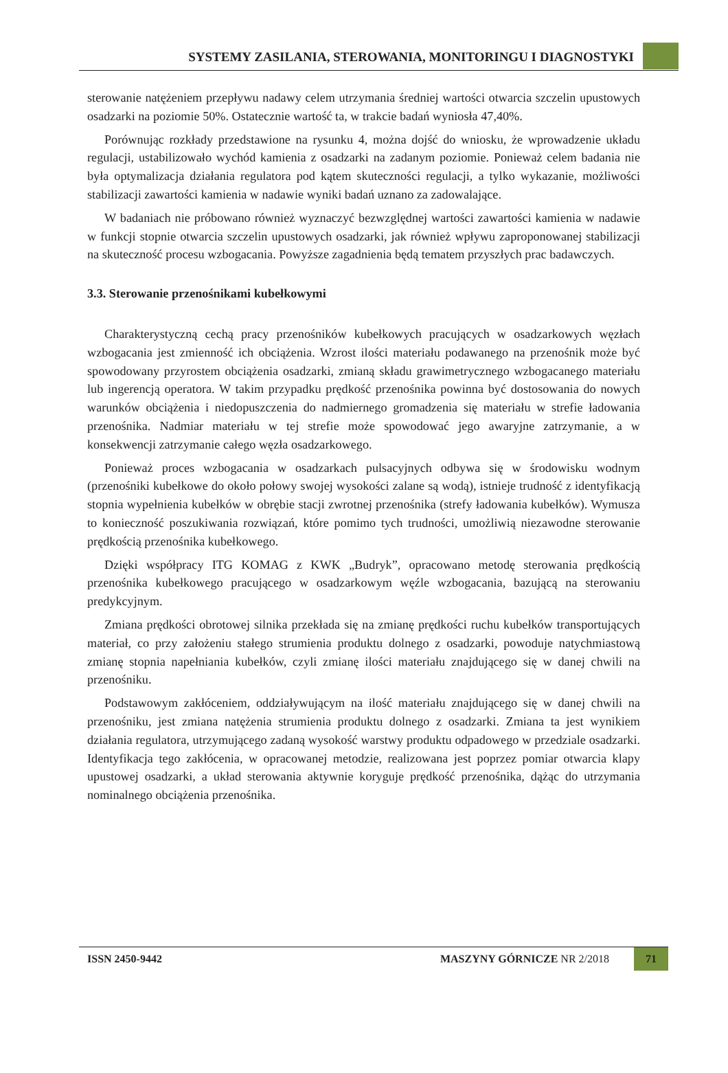SYSTEMY ZASILANIA, STEROWANIA, MONITORINGU I DIAGNOSTYKI
sterowanie natężeniem przepływu nadawy celem utrzymania średniej wartości otwarcia szczelin upustowych osadzarki na poziomie 50%. Ostatecznie wartość ta, w trakcie badań wyniosła 47,40%.
Porównując rozkłady przedstawione na rysunku 4, można dojść do wniosku, że wprowadzenie układu regulacji, ustabilizowało wychód kamienia z osadzarki na zadanym poziomie. Ponieważ celem badania nie była optymalizacja działania regulatora pod kątem skuteczności regulacji, a tylko wykazanie, możliwości stabilizacji zawartości kamienia w nadawie wyniki badań uznano za zadowalające.
W badaniach nie próbowano również wyznaczyć bezwzględnej wartości zawartości kamienia w nadawie w funkcji stopnie otwarcia szczelin upustowych osadzarki, jak również wpływu zaproponowanej stabilizacji na skuteczność procesu wzbogacania. Powyższe zagadnienia będą tematem przyszłych prac badawczych.
3.3. Sterowanie przenośnikami kubełkowymi
Charakterystyczną cechą pracy przenośników kubełkowych pracujących w osadzarkowych węzłach wzbogacania jest zmienność ich obciążenia. Wzrost ilości materiału podawanego na przenośnik może być spowodowany przyrostem obciążenia osadzarki, zmianą składu grawimetrycznego wzbogacanego materiału lub ingerencją operatora. W takim przypadku prędkość przenośnika powinna być dostosowania do nowych warunków obciążenia i niedopuszczenia do nadmiernego gromadzenia się materiału w strefie ładowania przenośnika. Nadmiar materiału w tej strefie może spowodować jego awaryjne zatrzymanie, a w konsekwencji zatrzymanie całego węzła osadzarkowego.
Ponieważ proces wzbogacania w osadzarkach pulsacyjnych odbywa się w środowisku wodnym (przenośniki kubełkowe do około połowy swojej wysokości zalane są wodą), istnieje trudność z identyfikacją stopnia wypełnienia kubełków w obrębie stacji zwrotnej przenośnika (strefy ładowania kubełków). Wymusza to konieczność poszukiwania rozwiązań, które pomimo tych trudności, umożliwią niezawodne sterowanie prędkością przenośnika kubełkowego.
Dzięki współpracy ITG KOMAG z KWK „Budryk”, opracowano metodę sterowania prędkością przenośnika kubełkowego pracującego w osadzarkowym węźle wzbogacania, bazującą na sterowaniu predykcyjnym.
Zmiana prędkości obrotowej silnika przekłada się na zmianę prędkości ruchu kubełków transportujących materiał, co przy założeniu stałego strumienia produktu dolnego z osadzarki, powoduje natychmiastową zmianę stopnia napełniania kubełków, czyli zmianę ilości materiału znajdującego się w danej chwili na przenośniku.
Podstawowym zakłóceniem, oddziaływującym na ilość materiału znajdującego się w danej chwili na przenośniku, jest zmiana natężenia strumienia produktu dolnego z osadzarki. Zmiana ta jest wynikiem działania regulatora, utrzymującego zadaną wysokość warstwy produktu odpadowego w przedziale osadzarki. Identyfikacja tego zakłócenia, w opracowanej metodzie, realizowana jest poprzez pomiar otwarcia klapy upustowej osadzarki, a układ sterowania aktywnie koryguje prędkość przenośnika, dążąc do utrzymania nominalnego obciążenia przenośnika.
ISSN 2450-9442 MASZYNY GÓRNICZE NR 2/2018
71